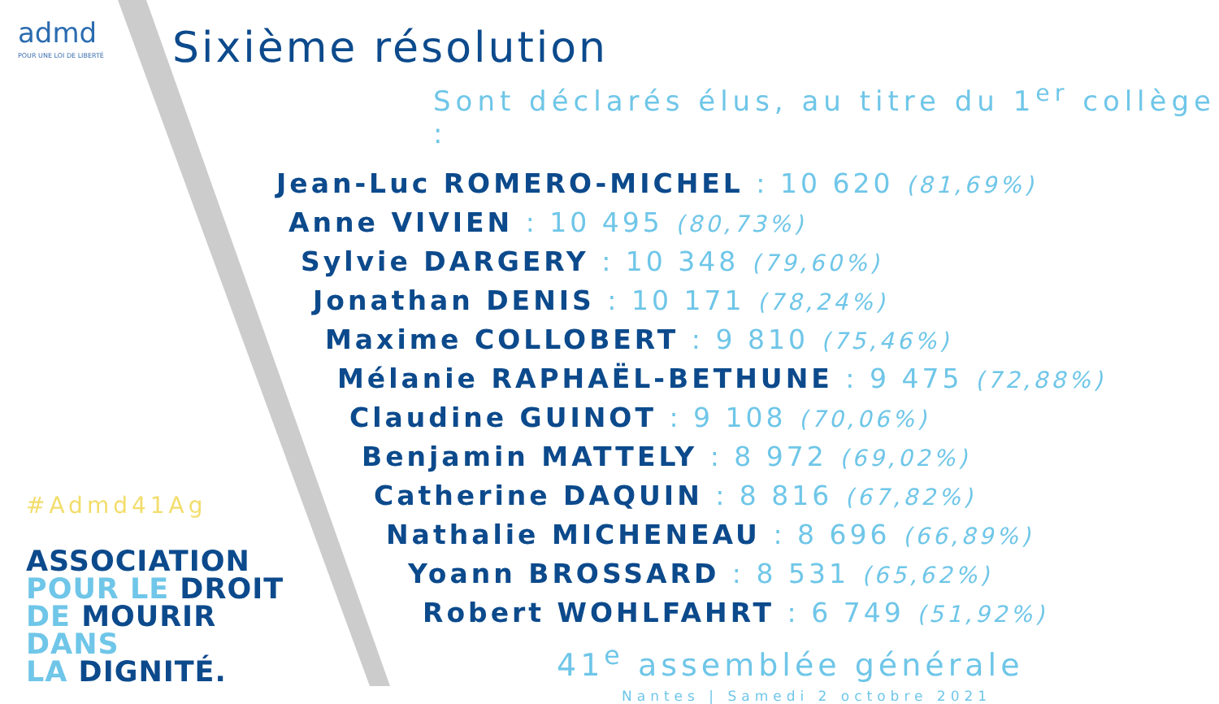admd
POUR UNE LOI DE LIBERTÉ
#Admd41Ag
ASSOCIATION
POUR LE DROIT
DE MOURIR DANS
LA DIGNITÉ.
Sixième résolution
Sont déclarés élus, au titre du 1<sup>er</sup> collège :
Jean-Luc ROMERO-MICHEL : 10 620 (81,69%)
Anne VIVIEN : 10 495 (80,73%)
Sylvie DARGERY : 10 348 (79,60%)
Jonathan DENIS : 10 171 (78,24%)
Maxime COLLOBERT : 9 810 (75,46%)
Mélanie RAPHAËL-BETHUNE : 9 475 (72,88%)
Claudine GUINOT : 9 108 (70,06%)
Benjamin MATTELY : 8 972 (69,02%)
Catherine DAQUIN : 8 816 (67,82%)
Nathalie MICHENEAU : 8 696 (66,89%)
Yoann BROSSARD : 8 531 (65,62%)
Robert WOHLFAHRT : 6 749 (51,92%)
41<sup>e</sup> assemblée générale
Nantes | Samedi 2 octobre 2021